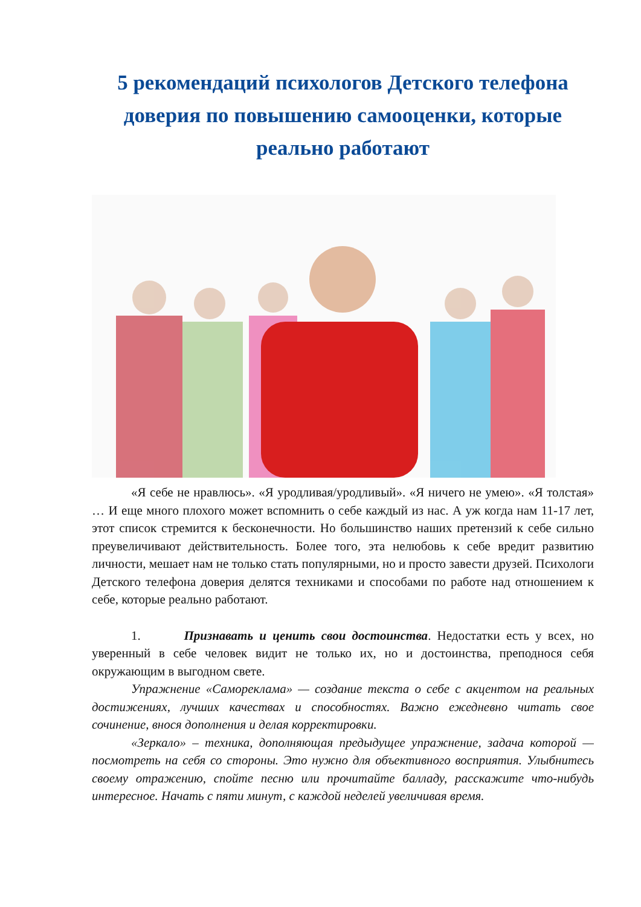5 рекомендаций психологов Детского телефона доверия по повышению самооценки, которые реально работают
«Я себе не нравлюсь». «Я уродливая/уродливый». «Я ничего не умею». «Я толстая» … И еще много плохого может вспомнить о себе каждый из нас. А уж когда нам 11-17 лет, этот список стремится к бесконечности. Но большинство наших претензий к себе сильно преувеличивают действительность. Более того, эта нелюбовь к себе вредит развитию личности, мешает нам не только стать популярными, но и просто завести друзей. Психологи Детского телефона доверия делятся техниками и способами по работе над отношением к себе, которые реально работают.
1. Признавать и ценить свои достоинства. Недостатки есть у всех, но уверенный в себе человек видит не только их, но и достоинства, преподнося себя окружающим в выгодном свете.
Упражнение «Самореклама» — создание текста о себе с акцентом на реальных достижениях, лучших качествах и способностях. Важно ежедневно читать свое сочинение, внося дополнения и делая корректировки.
«Зеркало» – техника, дополняющая предыдущее упражнение, задача которой — посмотреть на себя со стороны. Это нужно для объективного восприятия. Улыбнитесь своему отражению, спойте песню или прочитайте балладу, расскажите что-нибудь интересное. Начать с пяти минут, с каждой неделей увеличивая время.